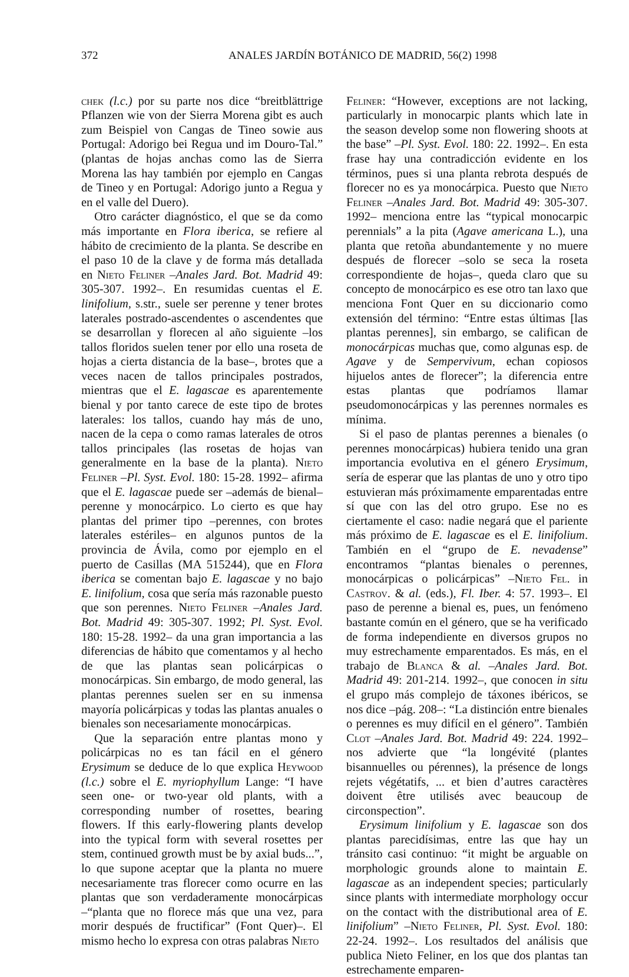372 ANALES JARDÍN BOTÁNICO DE MADRID, 56(2) 1998
chek (l.c.) por su parte nos dice “breitblättrige Pflanzen wie von der Sierra Morena gibt es auch zum Beispiel von Cangas de Tineo sowie aus Portugal: Adorigo bei Regua und im Douro-Tal.” (plantas de hojas anchas como las de Sierra Morena las hay también por ejemplo en Cangas de Tineo y en Portugal: Adorigo junto a Regua y en el valle del Duero).
Otro carácter diagnóstico, el que se da como más importante en Flora iberica, se refiere al hábito de crecimiento de la planta. Se describe en el paso 10 de la clave y de forma más detallada en Nieto Feliner –Anales Jard. Bot. Madrid 49: 305-307. 1992–. En resumidas cuentas el E. linifolium, s.str., suele ser perenne y tener brotes laterales postrado-ascendentes o ascendentes que se desarrollan y florecen al año siguiente –los tallos floridos suelen tener por ello una roseta de hojas a cierta distancia de la base–, brotes que a veces nacen de tallos principales postrados, mientras que el E. lagascae es aparentemente bienal y por tanto carece de este tipo de brotes laterales: los tallos, cuando hay más de uno, nacen de la cepa o como ramas laterales de otros tallos principales (las rosetas de hojas van generalmente en la base de la planta). Nieto Feliner –Pl. Syst. Evol. 180: 15-28. 1992– afirma que el E. lagascae puede ser –además de bienal– perenne y monocárpico. Lo cierto es que hay plantas del primer tipo –perennes, con brotes laterales estériles– en algunos puntos de la provincia de Ávila, como por ejemplo en el puerto de Casillas (MA 515244), que en Flora iberica se comentan bajo E. lagascae y no bajo E. linifolium, cosa que sería más razonable puesto que son perennes. Nieto Feliner –Anales Jard. Bot. Madrid 49: 305-307. 1992; Pl. Syst. Evol. 180: 15-28. 1992– da una gran importancia a las diferencias de hábito que comentamos y al hecho de que las plantas sean policárpicas o monocárpicas. Sin embargo, de modo general, las plantas perennes suelen ser en su inmensa mayoría policárpicas y todas las plantas anuales o bienales son necesariamente monocárpicas.
Que la separación entre plantas mono y policárpicas no es tan fácil en el género Erysimum se deduce de lo que explica Heywood (l.c.) sobre el E. myriophyllum Lange: “I have seen one- or two-year old plants, with a corresponding number of rosettes, bearing flowers. If this early-flowering plants develop into the typical form with several rosettes per stem, continued growth must be by axial buds...”, lo que supone aceptar que la planta no muere necesariamente tras florecer como ocurre en las plantas que son verdaderamente monocárpicas –“planta que no florece más que una vez, para morir después de fructificar” (Font Quer)–. El mismo hecho lo expresa con otras palabras Nieto
Feliner: “However, exceptions are not lacking, particularly in monocarpic plants which late in the season develop some non flowering shoots at the base” –Pl. Syst. Evol. 180: 22. 1992–. En esta frase hay una contradicción evidente en los términos, pues si una planta rebrota después de florecer no es ya monocárpica. Puesto que Nieto Feliner –Anales Jard. Bot. Madrid 49: 305-307. 1992– menciona entre las “typical monocarpic perennials” a la pita (Agave americana L.), una planta que retoña abundantemente y no muere después de florecer –solo se seca la roseta correspondiente de hojas–, queda claro que su concepto de monocárpico es ese otro tan laxo que menciona Font Quer en su diccionario como extensión del término: “Entre estas últimas [las plantas perennes], sin embargo, se califican de monocárpicas muchas que, como algunas esp. de Agave y de Sempervivum, echan copiosos hijuelos antes de florecer”; la diferencia entre estas plantas que podríamos llamar pseudomonocárpicas y las perennes normales es mínima.
Si el paso de plantas perennes a bienales (o perennes monocárpicas) hubiera tenido una gran importancia evolutiva en el género Erysimum, sería de esperar que las plantas de uno y otro tipo estuvieran más próximamente emparentadas entre sí que con las del otro grupo. Ese no es ciertamente el caso: nadie negará que el pariente más próximo de E. lagascae es el E. linifolium. También en el “grupo de E. nevadense” encontramos “plantas bienales o perennes, monocárpicas o policárpicas” –Nieto Fel. in Castrov. & al. (eds.), Fl. Iber. 4: 57. 1993–. El paso de perenne a bienal es, pues, un fenómeno bastante común en el género, que se ha verificado de forma independiente en diversos grupos no muy estrechamente emparentados. Es más, en el trabajo de Blanca & al. –Anales Jard. Bot. Madrid 49: 201-214. 1992–, que conocen in situ el grupo más complejo de táxones ibéricos, se nos dice –pág. 208–: “La distinción entre bienales o perennes es muy difícil en el género”. También Clot –Anales Jard. Bot. Madrid 49: 224. 1992– nos advierte que “la longévité (plantes bisannuelles ou pérennes), la présence de longs rejets végétatifs, ... et bien d’autres caractères doivent être utilisés avec beaucoup de circonspection”.
Erysimum linifolium y E. lagascae son dos plantas parecidísimas, entre las que hay un tránsito casi continuo: “it might be arguable on morphologic grounds alone to maintain E. lagascae as an independent species; particularly since plants with intermediate morphology occur on the contact with the distributional area of E. linifolium” –Nieto Feliner, Pl. Syst. Evol. 180: 22-24. 1992–. Los resultados del análisis que publica Nieto Feliner, en los que dos plantas tan estrechamente emparen-